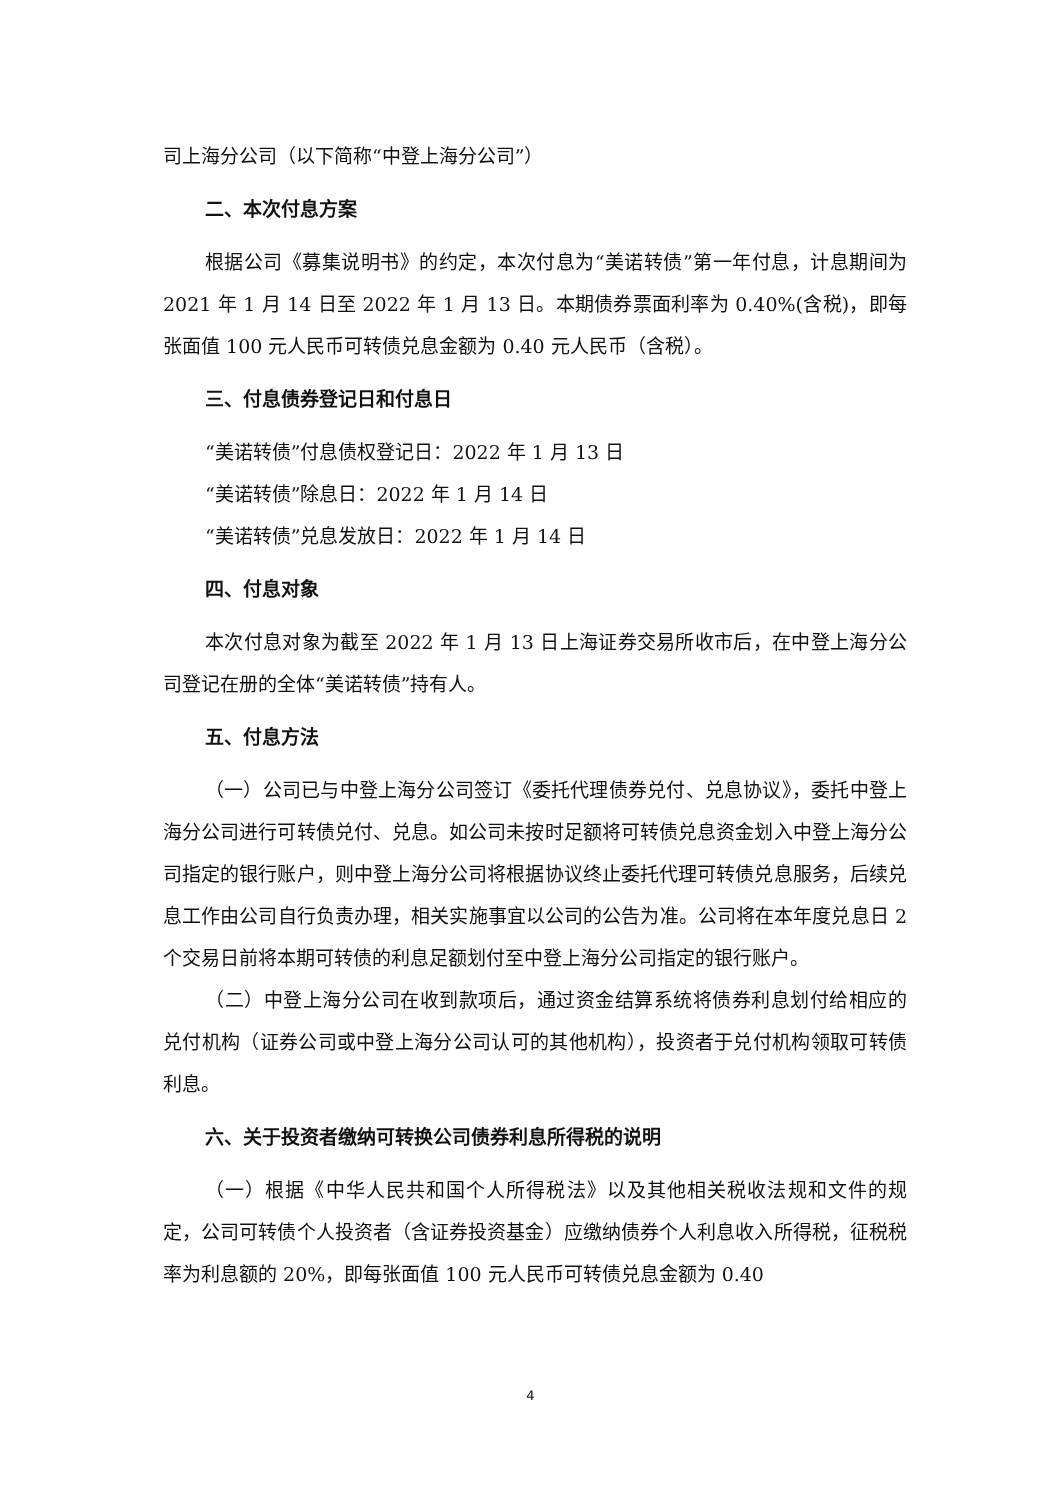司上海分公司（以下简称“中登上海分公司”）
二、本次付息方案
根据公司《募集说明书》的约定，本次付息为“美诺转债”第一年付息，计息期间为 2021 年 1 月 14 日至 2022 年 1 月 13 日。本期债券票面利率为 0.40%(含税)，即每张面值 100 元人民币可转债兑息金额为 0.40 元人民币（含税）。
三、付息债券登记日和付息日
“美诺转债”付息债权登记日：2022 年 1 月 13 日
“美诺转债”除息日：2022 年 1 月 14 日
“美诺转债”兑息发放日：2022 年 1 月 14 日
四、付息对象
本次付息对象为截至 2022 年 1 月 13 日上海证券交易所收市后，在中登上海分公司登记在册的全体“美诺转债”持有人。
五、付息方法
（一）公司已与中登上海分公司签订《委托代理债券兑付、兑息协议》，委托中登上海分公司进行可转债兑付、兑息。如公司未按时足额将可转债兑息资金划入中登上海分公司指定的银行账户，则中登上海分公司将根据协议终止委托代理可转债兑息服务，后续兑息工作由公司自行负责办理，相关实施事宜以公司的公告为准。公司将在本年度兑息日 2 个交易日前将本期可转债的利息足额划付至中登上海分公司指定的银行账户。
（二）中登上海分公司在收到款项后，通过资金结算系统将债券利息划付给相应的兑付机构（证券公司或中登上海分公司认可的其他机构），投资者于兑付机构领取可转债利息。
六、关于投资者缴纳可转换公司债券利息所得税的说明
（一）根据《中华人民共和国个人所得税法》以及其他相关税收法规和文件的规定，公司可转债个人投资者（含证券投资基金）应缴纳债券个人利息收入所得税，征税税率为利息额的 20%，即每张面值 100 元人民币可转债兑息金额为 0.40
4